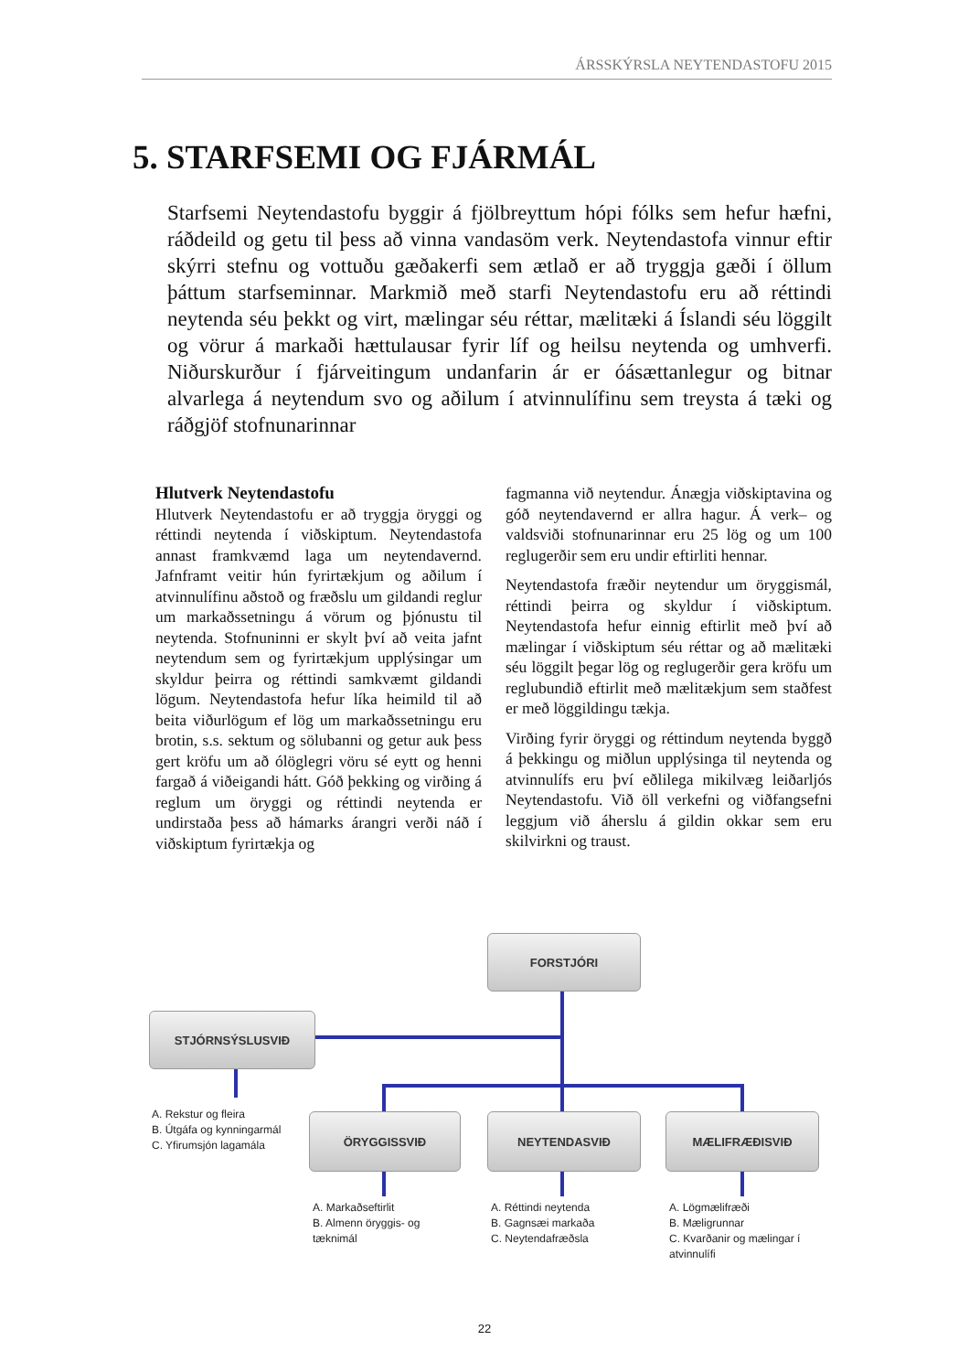ÁRSSKÝRSLA NEYTENDASTOFU 2015
5. STARFSEMI OG FJÁRMÁL
Starfsemi Neytendastofu byggir á fjölbreyttum hópi fólks sem hefur hæfni, ráðdeild og getu til þess að vinna vandasöm verk. Neytendastofa vinnur eftir skýrri stefnu og vottuðu gæðakerfi sem ætlað er að tryggja gæði í öllum þáttum starfseminnar. Markmið með starfi Neytendastofu eru að réttindi neytenda séu þekkt og virt, mælingar séu réttar, mælitæki á Íslandi séu löggilt og vörur á markaði hættulausar fyrir líf og heilsu neytenda og umhverfi. Niðurskurður í fjárveitingum undanfarin ár er óásættanlegur og bitnar alvarlega á neytendum svo og aðilum í atvinnulífinu sem treysta á tæki og ráðgjöf stofnunarinnar
Hlutverk Neytendastofu
Hlutverk Neytendastofu er að tryggja öryggi og réttindi neytenda í viðskiptum. Neytendastofa annast framkvæmd laga um neytendavernd. Jafnframt veitir hún fyrirtækjum og aðilum í atvinnulífinu aðstoð og fræðslu um gildandi reglur um markaðssetningu á vörum og þjónustu til neytenda. Stofnuninni er skylt því að veita jafnt neytendum sem og fyrirtækjum upplýsingar um skyldur þeirra og réttindi samkvæmt gildandi lögum. Neytendastofa hefur líka heimild til að beita viðurlögum ef lög um markaðssetningu eru brotin, s.s. sektum og sölubanni og getur auk þess gert kröfu um að ólöglegri vöru sé eytt og henni fargað á viðeigandi hátt. Góð þekking og virðing á reglum um öryggi og réttindi neytenda er undirstaða þess að hámarks árangri verði náð í viðskiptum fyrirtækja og
fagmanna við neytendur. Ánægja viðskiptavina og góð neytendavernd er allra hagur. Á verk– og valdsviði stofnunarinnar eru 25 lög og um 100 reglugerðir sem eru undir eftirliti hennar.
Neytendastofa fræðir neytendur um öryggismál, réttindi þeirra og skyldur í viðskiptum. Neytendastofa hefur einnig eftirlit með því að mælingar í viðskiptum séu réttar og að mælitæki séu löggilt þegar lög og reglugerðir gera kröfu um reglubundið eftirlit með mælitækjum sem staðfest er með löggildingu tækja.
Virðing fyrir öryggi og réttindum neytenda byggð á þekkingu og miðlun upplýsinga til neytenda og atvinnulífs eru því eðlilega mikilvæg leiðarljós Neytendastofu. Við öll verkefni og viðfangsefni leggjum við áherslu á gildin okkar sem eru skilvirkni og traust.
FORSTJÓRI
STJÓRNSÝSLUSVIÐ
ÖRYGGISSVIÐ NEYTENDASVIÐ MÆLIFRÆÐISVIÐ
A. Rekstur og fleira
B. Útgáfa og kynningarmál
C. Yfirumsjón lagamála
A. Markaðseftirlit
B. Almenn öryggis- og
tæknimál
A. Réttindi neytenda
B. Gagnsæi markaða
C. Neytendafræðsla
A. Lögmælifræði
B. Mæligrunnar
C. Kvarðanir og mælingar í
atvinnulífi
22